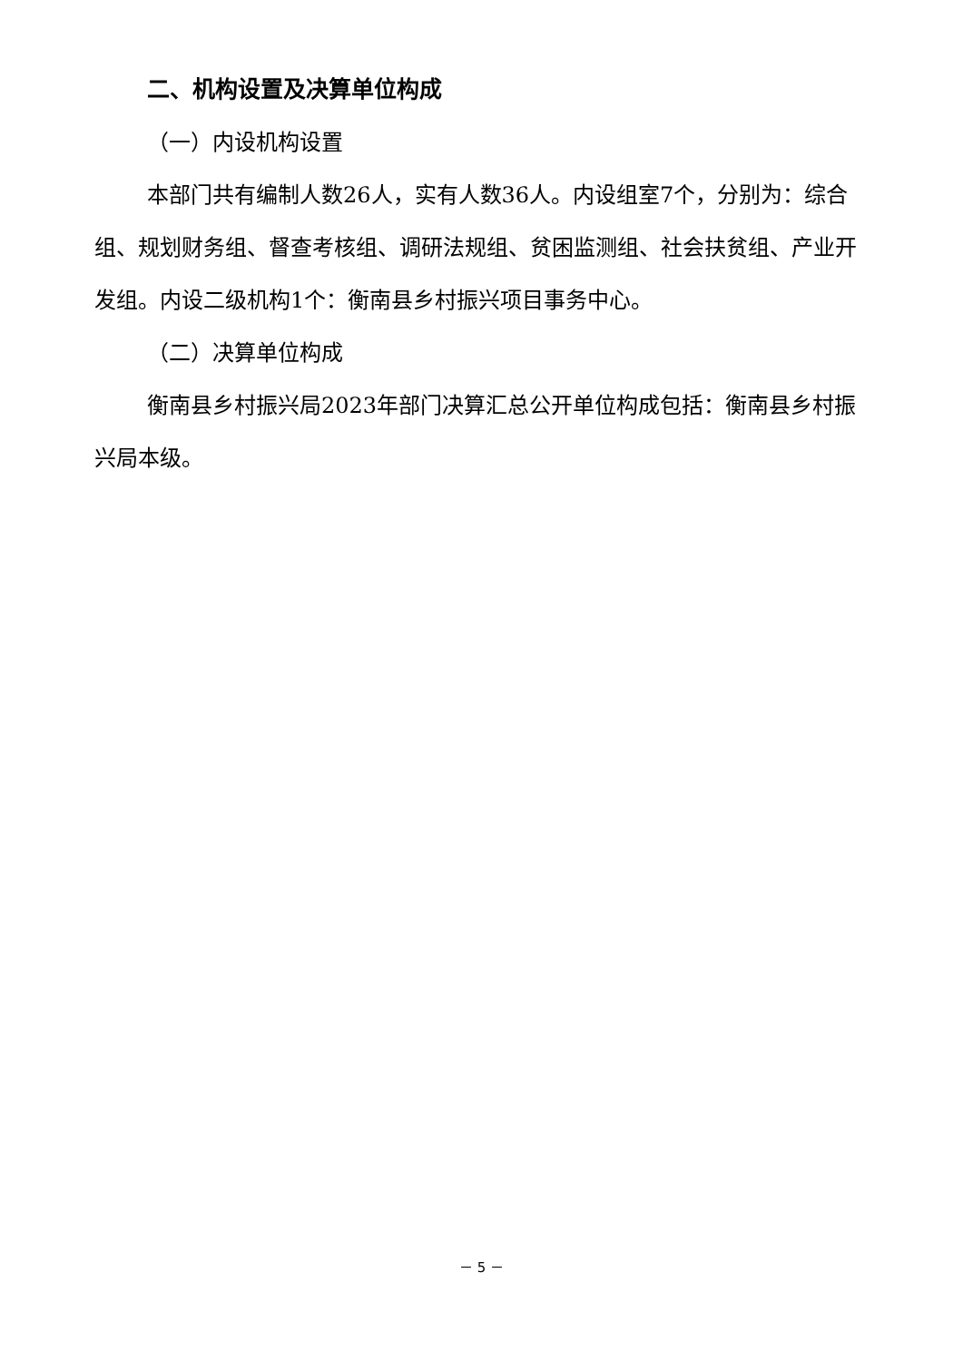二、机构设置及决算单位构成
（一）内设机构设置
本部门共有编制人数26人，实有人数36人。内设组室7个，分别为：综合组、规划财务组、督查考核组、调研法规组、贫困监测组、社会扶贫组、产业开发组。内设二级机构1个：衡南县乡村振兴项目事务中心。
（二）决算单位构成
衡南县乡村振兴局2023年部门决算汇总公开单位构成包括：衡南县乡村振兴局本级。
－ 5 －